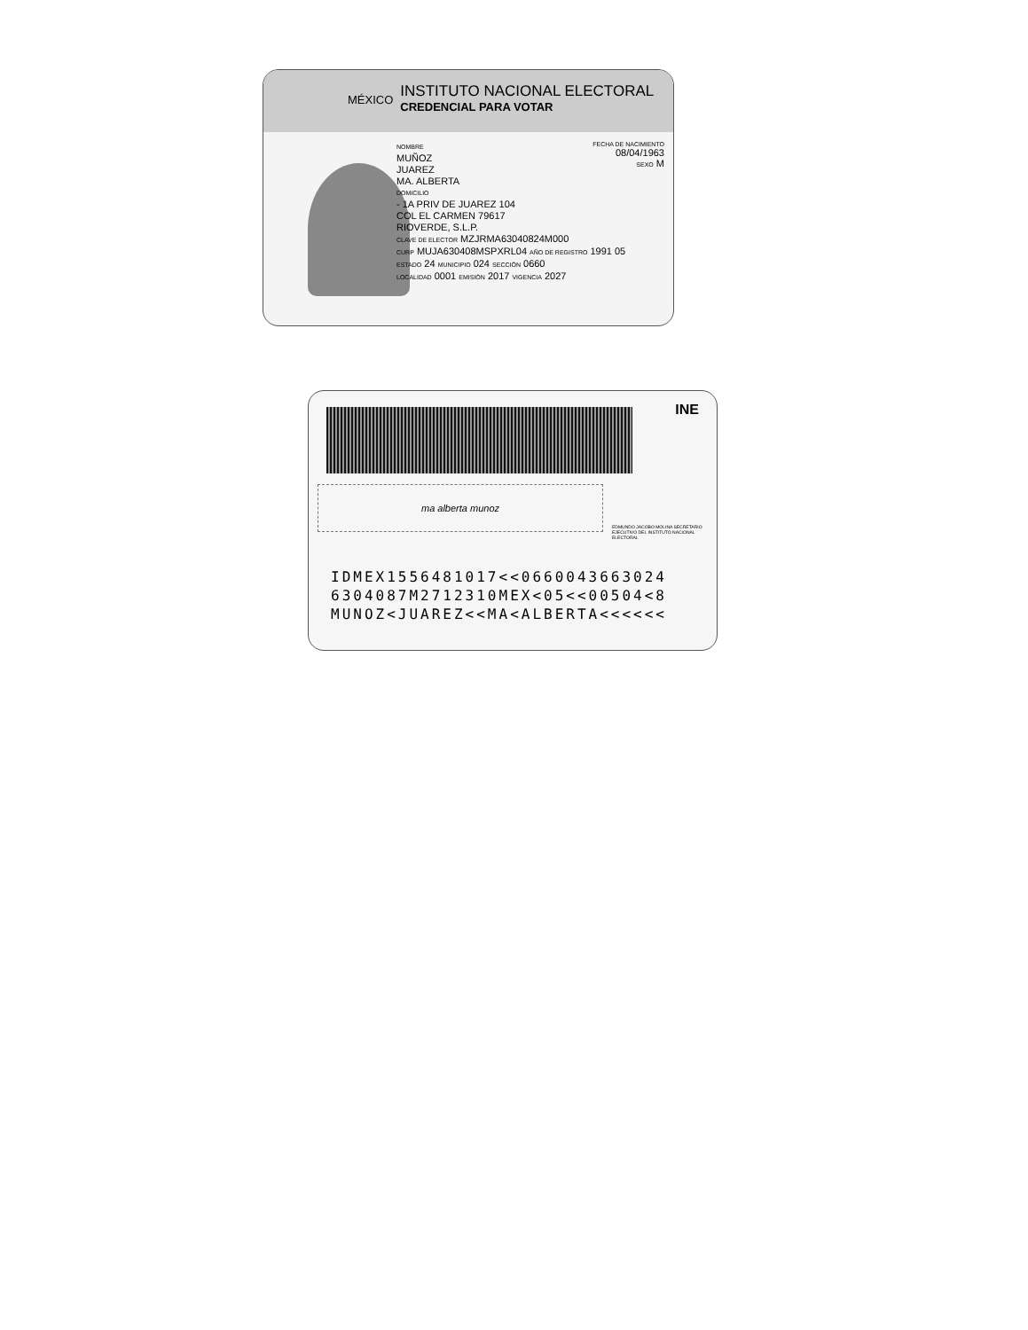MÉXICO
INSTITUTO NACIONAL ELECTORAL
CREDENCIAL PARA VOTAR
NOMBRE
MUÑOZ
JUAREZ
MA. ALBERTA
DOMICILIO
- 1A PRIV DE JUAREZ 104
COL EL CARMEN 79617
RIOVERDE, S.L.P.
CLAVE DE ELECTOR MZJRMA63040824M000
CURP MUJA630408MSPXRL04 AÑO DE REGISTRO 1991 05
ESTADO 24 MUNICIPIO 024 SECCIÓN 0660
LOCALIDAD 0001 EMISIÓN 2017 VIGENCIA 2027
FECHA DE NACIMIENTO
08/04/1963
SEXO M
INE
ma alberta munoz
EDMUNDO JACOBO MOLINA SECRETARIO EJECUTIVO DEL INSTITUTO NACIONAL ELECTORAL
IDMEX1556481017<<0660043663024
6304087M2712310MEX<05<<00504<8
MUNOZ<JUAREZ<<MA<ALBERTA<<<<<<